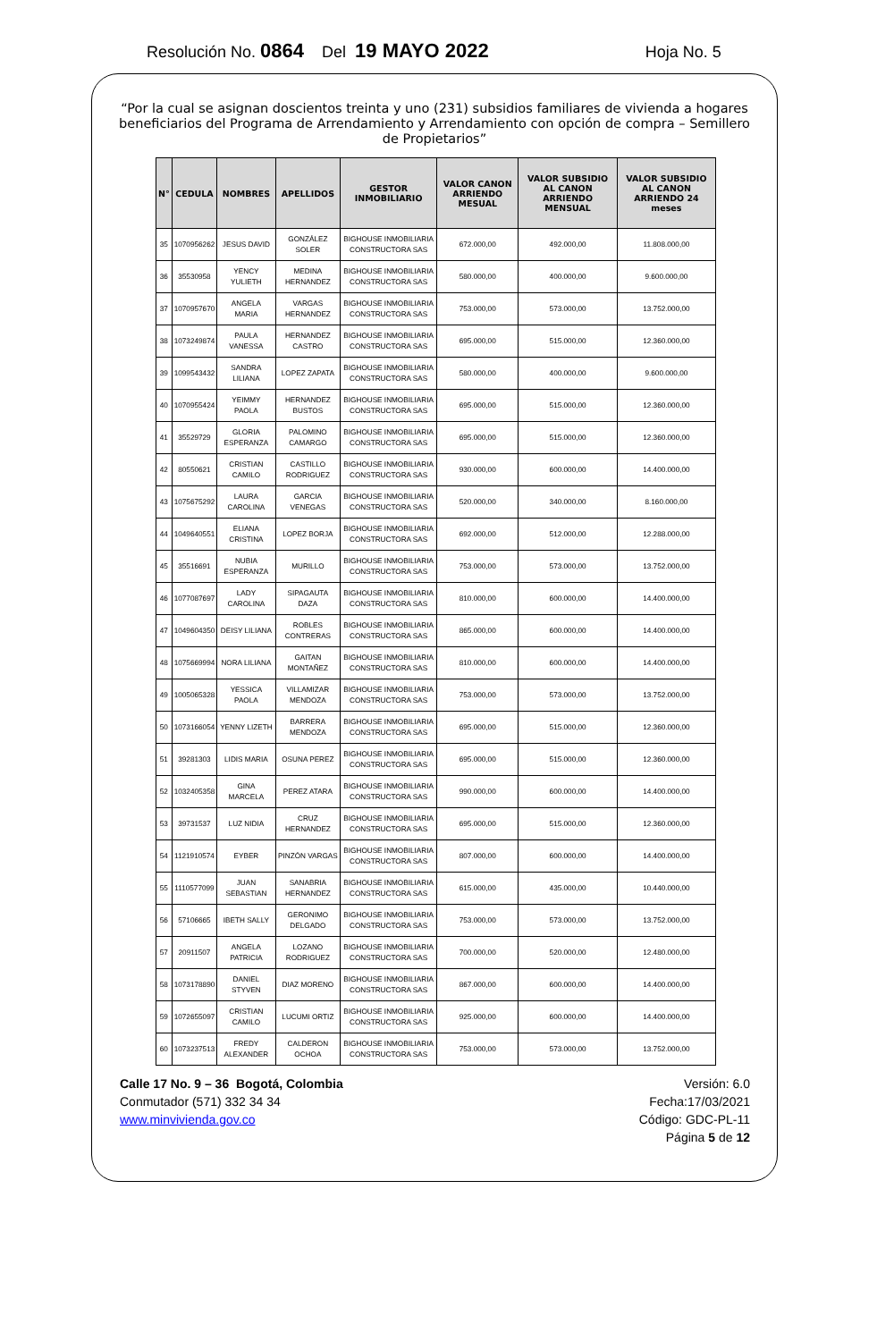Resolución No. 0864 Del 19 MAYO 2022 Hoja No. 5
“Por la cual se asignan doscientos treinta y uno (231) subsidios familiares de vivienda a hogares beneficiarios del Programa de Arrendamiento y Arrendamiento con opción de compra – Semillero de Propietarios”
| N° | CEDULA | NOMBRES | APELLIDOS | GESTOR INMOBILIARIO | VALOR CANON ARRIENDO MESUAL | VALOR SUBSIDIO AL CANON ARRIENDO MENSUAL | VALOR SUBSIDIO AL CANON ARRIENDO 24 meses |
| --- | --- | --- | --- | --- | --- | --- | --- |
| 35 | 1070956262 | JESUS DAVID | GONZÁLEZ SOLER | BIGHOUSE INMOBILIARIA CONSTRUCTORA SAS | 672.000,00 | 492.000,00 | 11.808.000,00 |
| 36 | 35530958 | YENCY YULIETH | MEDINA HERNANDEZ | BIGHOUSE INMOBILIARIA CONSTRUCTORA SAS | 580.000,00 | 400.000,00 | 9.600.000,00 |
| 37 | 1070957670 | ANGELA MARIA | VARGAS HERNANDEZ | BIGHOUSE INMOBILIARIA CONSTRUCTORA SAS | 753.000,00 | 573.000,00 | 13.752.000,00 |
| 38 | 1073249874 | PAULA VANESSA | HERNANDEZ CASTRO | BIGHOUSE INMOBILIARIA CONSTRUCTORA SAS | 695.000,00 | 515.000,00 | 12.360.000,00 |
| 39 | 1099543432 | SANDRA LILIANA | LOPEZ ZAPATA | BIGHOUSE INMOBILIARIA CONSTRUCTORA SAS | 580.000,00 | 400.000,00 | 9.600.000,00 |
| 40 | 1070955424 | YEIMMY PAOLA | HERNANDEZ BUSTOS | BIGHOUSE INMOBILIARIA CONSTRUCTORA SAS | 695.000,00 | 515.000,00 | 12.360.000,00 |
| 41 | 35529729 | GLORIA ESPERANZA | PALOMINO CAMARGO | BIGHOUSE INMOBILIARIA CONSTRUCTORA SAS | 695.000,00 | 515.000,00 | 12.360.000,00 |
| 42 | 80550621 | CRISTIAN CAMILO | CASTILLO RODRIGUEZ | BIGHOUSE INMOBILIARIA CONSTRUCTORA SAS | 930.000,00 | 600.000,00 | 14.400.000,00 |
| 43 | 1075675292 | LAURA CAROLINA | GARCIA VENEGAS | BIGHOUSE INMOBILIARIA CONSTRUCTORA SAS | 520.000,00 | 340.000,00 | 8.160.000,00 |
| 44 | 1049640551 | ELIANA CRISTINA | LOPEZ BORJA | BIGHOUSE INMOBILIARIA CONSTRUCTORA SAS | 692.000,00 | 512.000,00 | 12.288.000,00 |
| 45 | 35516691 | NUBIA ESPERANZA | MURILLO | BIGHOUSE INMOBILIARIA CONSTRUCTORA SAS | 753.000,00 | 573.000,00 | 13.752.000,00 |
| 46 | 1077087697 | LADY CAROLINA | SIPAGAUTA DAZA | BIGHOUSE INMOBILIARIA CONSTRUCTORA SAS | 810.000,00 | 600.000,00 | 14.400.000,00 |
| 47 | 1049604350 | DEISY LILIANA | ROBLES CONTRERAS | BIGHOUSE INMOBILIARIA CONSTRUCTORA SAS | 865.000,00 | 600.000,00 | 14.400.000,00 |
| 48 | 1075669994 | NORA LILIANA | GAITAN MONTAÑEZ | BIGHOUSE INMOBILIARIA CONSTRUCTORA SAS | 810.000,00 | 600.000,00 | 14.400.000,00 |
| 49 | 1005065328 | YESSICA PAOLA | VILLAMIZAR MENDOZA | BIGHOUSE INMOBILIARIA CONSTRUCTORA SAS | 753.000,00 | 573.000,00 | 13.752.000,00 |
| 50 | 1073166054 | YENNY LIZETH | BARRERA MENDOZA | BIGHOUSE INMOBILIARIA CONSTRUCTORA SAS | 695.000,00 | 515.000,00 | 12.360.000,00 |
| 51 | 39281303 | LIDIS MARIA | OSUNA PEREZ | BIGHOUSE INMOBILIARIA CONSTRUCTORA SAS | 695.000,00 | 515.000,00 | 12.360.000,00 |
| 52 | 1032405358 | GINA MARCELA | PEREZ ATARA | BIGHOUSE INMOBILIARIA CONSTRUCTORA SAS | 990.000,00 | 600.000,00 | 14.400.000,00 |
| 53 | 39731537 | LUZ NIDIA | CRUZ HERNANDEZ | BIGHOUSE INMOBILIARIA CONSTRUCTORA SAS | 695.000,00 | 515.000,00 | 12.360.000,00 |
| 54 | 1121910574 | EYBER | PINZÓN VARGAS | BIGHOUSE INMOBILIARIA CONSTRUCTORA SAS | 807.000,00 | 600.000,00 | 14.400.000,00 |
| 55 | 1110577099 | JUAN SEBASTIAN | SANABRIA HERNANDEZ | BIGHOUSE INMOBILIARIA CONSTRUCTORA SAS | 615.000,00 | 435.000,00 | 10.440.000,00 |
| 56 | 57106665 | IBETH SALLY | GERONIMO DELGADO | BIGHOUSE INMOBILIARIA CONSTRUCTORA SAS | 753.000,00 | 573.000,00 | 13.752.000,00 |
| 57 | 20911507 | ANGELA PATRICIA | LOZANO RODRIGUEZ | BIGHOUSE INMOBILIARIA CONSTRUCTORA SAS | 700.000,00 | 520.000,00 | 12.480.000,00 |
| 58 | 1073178890 | DANIEL STYVEN | DIAZ MORENO | BIGHOUSE INMOBILIARIA CONSTRUCTORA SAS | 867.000,00 | 600.000,00 | 14.400.000,00 |
| 59 | 1072655097 | CRISTIAN CAMILO | LUCUMI ORTIZ | BIGHOUSE INMOBILIARIA CONSTRUCTORA SAS | 925.000,00 | 600.000,00 | 14.400.000,00 |
| 60 | 1073237513 | FREDY ALEXANDER | CALDERON OCHOA | BIGHOUSE INMOBILIARIA CONSTRUCTORA SAS | 753.000,00 | 573.000,00 | 13.752.000,00 |
Calle 17 No. 9 – 36 Bogotá, Colombia
Conmutador (571) 332 34 34
www.minvivienda.gov.co
Versión: 6.0
Fecha:17/03/2021
Código: GDC-PL-11
Página 5 de 12